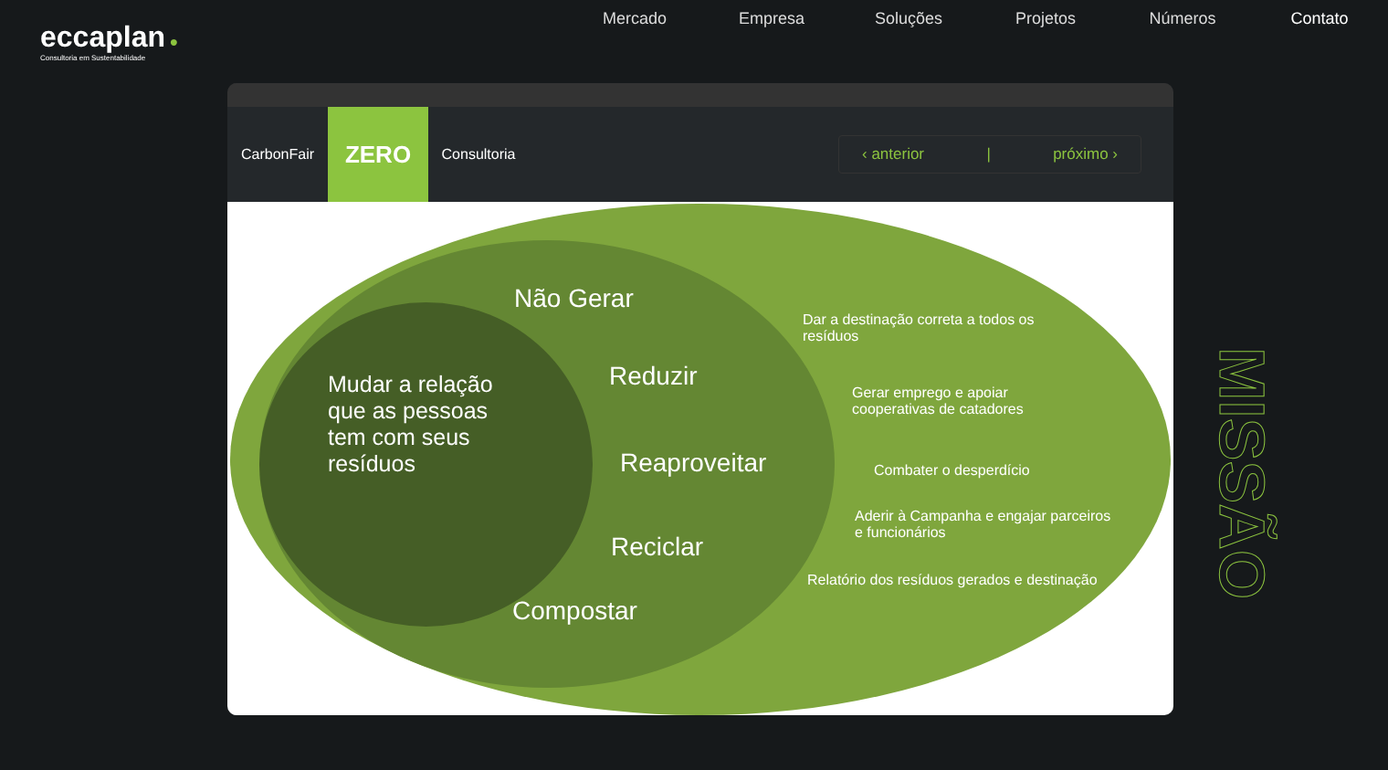eccaplan ●
Consultoria em Sustentabilidade
Mercado Empresa Soluções Projetos Números Contato
CarbonFair
ZERO
Consultoria
‹ anterior | próximo ›
Mudar a relação que as pessoas tem com seus resíduos
Não Gerar
Reduzir
Reaproveitar
Reciclar
Compostar
Dar a destinação correta a todos os resíduos
Gerar emprego e apoiar cooperativas de catadores
Combater o desperdício
Aderir à Campanha e engajar parceiros e funcionários
Relatório dos resíduos gerados e destinação
MISSÃO